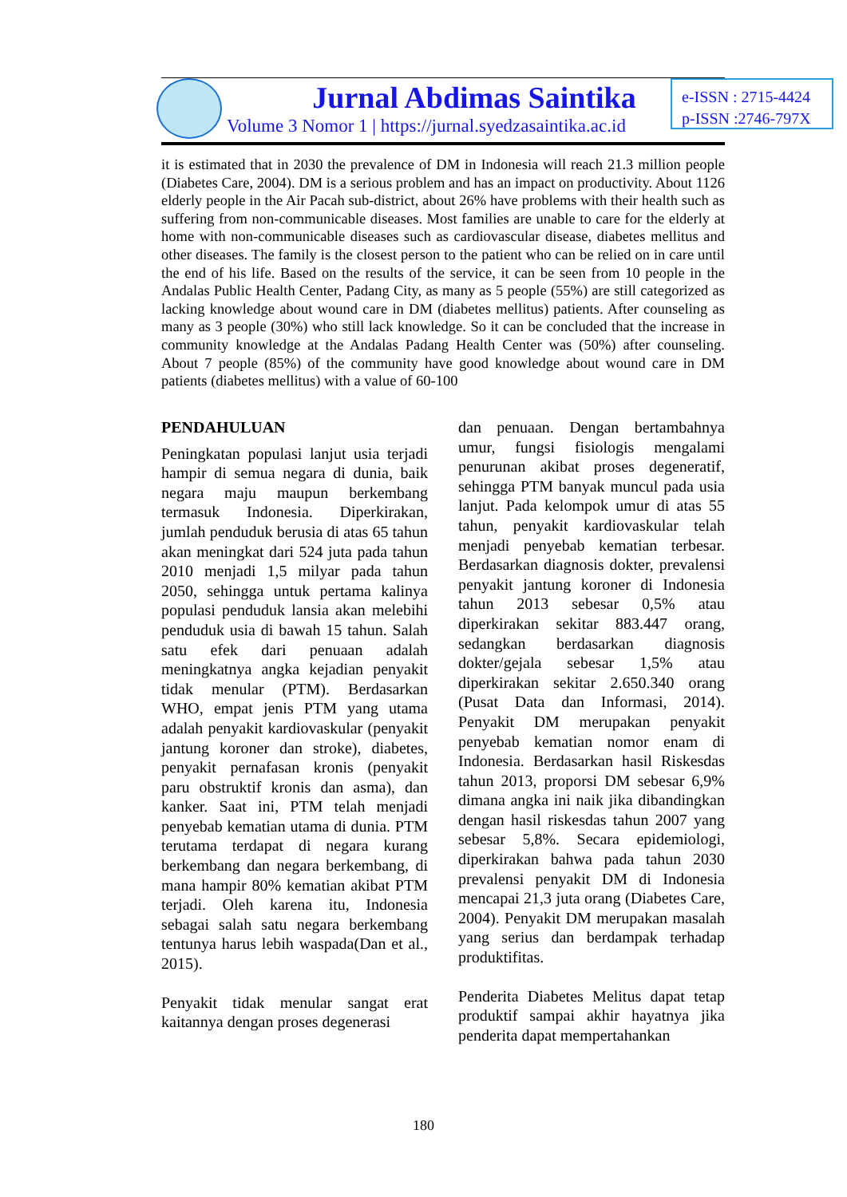Jurnal Abdimas Saintika
Volume 3 Nomor 1 | https://jurnal.syedzasaintika.ac.id
e-ISSN : 2715-4424
p-ISSN :2746-797X
it is estimated that in 2030 the prevalence of DM in Indonesia will reach 21.3 million people (Diabetes Care, 2004). DM is a serious problem and has an impact on productivity. About 1126 elderly people in the Air Pacah sub-district, about 26% have problems with their health such as suffering from non-communicable diseases. Most families are unable to care for the elderly at home with non-communicable diseases such as cardiovascular disease, diabetes mellitus and other diseases. The family is the closest person to the patient who can be relied on in care until the end of his life. Based on the results of the service, it can be seen from 10 people in the Andalas Public Health Center, Padang City, as many as 5 people (55%) are still categorized as lacking knowledge about wound care in DM (diabetes mellitus) patients. After counseling as many as 3 people (30%) who still lack knowledge. So it can be concluded that the increase in community knowledge at the Andalas Padang Health Center was (50%) after counseling. About 7 people (85%) of the community have good knowledge about wound care in DM patients (diabetes mellitus) with a value of 60-100
PENDAHULUAN
Peningkatan populasi lanjut usia terjadi hampir di semua negara di dunia, baik negara maju maupun berkembang termasuk Indonesia. Diperkirakan, jumlah penduduk berusia di atas 65 tahun akan meningkat dari 524 juta pada tahun 2010 menjadi 1,5 milyar pada tahun 2050, sehingga untuk pertama kalinya populasi penduduk lansia akan melebihi penduduk usia di bawah 15 tahun. Salah satu efek dari penuaan adalah meningkatnya angka kejadian penyakit tidak menular (PTM). Berdasarkan WHO, empat jenis PTM yang utama adalah penyakit kardiovaskular (penyakit jantung koroner dan stroke), diabetes, penyakit pernafasan kronis (penyakit paru obstruktif kronis dan asma), dan kanker. Saat ini, PTM telah menjadi penyebab kematian utama di dunia. PTM terutama terdapat di negara kurang berkembang dan negara berkembang, di mana hampir 80% kematian akibat PTM terjadi. Oleh karena itu, Indonesia sebagai salah satu negara berkembang tentunya harus lebih waspada(Dan et al., 2015).
Penyakit tidak menular sangat erat kaitannya dengan proses degenerasi
dan penuaan. Dengan bertambahnya umur, fungsi fisiologis mengalami penurunan akibat proses degeneratif, sehingga PTM banyak muncul pada usia lanjut. Pada kelompok umur di atas 55 tahun, penyakit kardiovaskular telah menjadi penyebab kematian terbesar. Berdasarkan diagnosis dokter, prevalensi penyakit jantung koroner di Indonesia tahun 2013 sebesar 0,5% atau diperkirakan sekitar 883.447 orang, sedangkan berdasarkan diagnosis dokter/gejala sebesar 1,5% atau diperkirakan sekitar 2.650.340 orang (Pusat Data dan Informasi, 2014). Penyakit DM merupakan penyakit penyebab kematian nomor enam di Indonesia. Berdasarkan hasil Riskesdas tahun 2013, proporsi DM sebesar 6,9% dimana angka ini naik jika dibandingkan dengan hasil riskesdas tahun 2007 yang sebesar 5,8%. Secara epidemiologi, diperkirakan bahwa pada tahun 2030 prevalensi penyakit DM di Indonesia mencapai 21,3 juta orang (Diabetes Care, 2004). Penyakit DM merupakan masalah yang serius dan berdampak terhadap produktifitas.
Penderita Diabetes Melitus dapat tetap produktif sampai akhir hayatnya jika penderita dapat mempertahankan
180